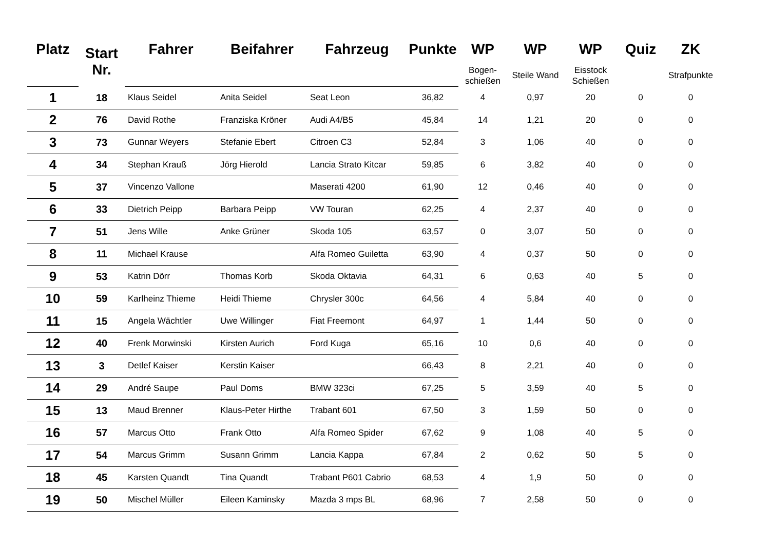| Platz | Start Nr. | Fahrer | Beifahrer | Fahrzeug | Punkte | WP | WP | WP | Quiz | ZK |
| --- | --- | --- | --- | --- | --- | --- | --- | --- | --- | --- |
| | | | | | | Bogen- schießen | Steile Wand | Eisstock Schießen | | Strafpunkte |
| 1 | 18 | Klaus Seidel | Anita Seidel | Seat Leon | 36,82 | 4 | 0,97 | 20 | 0 | 0 |
| 2 | 76 | David Rothe | Franziska Kröner | Audi A4/B5 | 45,84 | 14 | 1,21 | 20 | 0 | 0 |
| 3 | 73 | Gunnar Weyers | Stefanie Ebert | Citroen C3 | 52,84 | 3 | 1,06 | 40 | 0 | 0 |
| 4 | 34 | Stephan Krauß | Jörg Hierold | Lancia Strato Kitcar | 59,85 | 6 | 3,82 | 40 | 0 | 0 |
| 5 | 37 | Vincenzo Vallone | | Maserati 4200 | 61,90 | 12 | 0,46 | 40 | 0 | 0 |
| 6 | 33 | Dietrich Peipp | Barbara Peipp | VW Touran | 62,25 | 4 | 2,37 | 40 | 0 | 0 |
| 7 | 51 | Jens Wille | Anke Grüner | Skoda 105 | 63,57 | 0 | 3,07 | 50 | 0 | 0 |
| 8 | 11 | Michael Krause | | Alfa Romeo Guiletta | 63,90 | 4 | 0,37 | 50 | 0 | 0 |
| 9 | 53 | Katrin Dörr | Thomas Korb | Skoda Oktavia | 64,31 | 6 | 0,63 | 40 | 5 | 0 |
| 10 | 59 | Karlheinz Thieme | Heidi Thieme | Chrysler 300c | 64,56 | 4 | 5,84 | 40 | 0 | 0 |
| 11 | 15 | Angela Wächtler | Uwe Willinger | Fiat Freemont | 64,97 | 1 | 1,44 | 50 | 0 | 0 |
| 12 | 40 | Frenk Morwinski | Kirsten Aurich | Ford Kuga | 65,16 | 10 | 0,6 | 40 | 0 | 0 |
| 13 | 3 | Detlef Kaiser | Kerstin Kaiser | | 66,43 | 8 | 2,21 | 40 | 0 | 0 |
| 14 | 29 | André Saupe | Paul Doms | BMW 323ci | 67,25 | 5 | 3,59 | 40 | 5 | 0 |
| 15 | 13 | Maud Brenner | Klaus-Peter Hirthe | Trabant 601 | 67,50 | 3 | 1,59 | 50 | 0 | 0 |
| 16 | 57 | Marcus Otto | Frank Otto | Alfa Romeo Spider | 67,62 | 9 | 1,08 | 40 | 5 | 0 |
| 17 | 54 | Marcus Grimm | Susann Grimm | Lancia Kappa | 67,84 | 2 | 0,62 | 50 | 5 | 0 |
| 18 | 45 | Karsten Quandt | Tina Quandt | Trabant P601 Cabrio | 68,53 | 4 | 1,9 | 50 | 0 | 0 |
| 19 | 50 | Mischel Müller | Eileen Kaminsky | Mazda 3 mps BL | 68,96 | 7 | 2,58 | 50 | 0 | 0 |